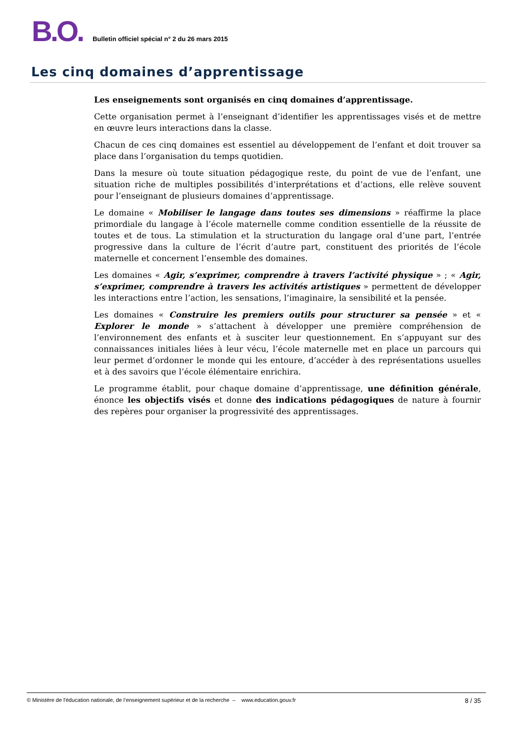B.O.
Bulletin officiel spécial n° 2 du 26 mars 2015
Les cinq domaines d’apprentissage
Les enseignements sont organisés en cinq domaines d’apprentissage.
Cette organisation permet à l’enseignant d’identifier les apprentissages visés et de mettre en œuvre leurs interactions dans la classe.
Chacun de ces cinq domaines est essentiel au développement de l’enfant et doit trouver sa place dans l’organisation du temps quotidien.
Dans la mesure où toute situation pédagogique reste, du point de vue de l’enfant, une situation riche de multiples possibilités d’interprétations et d’actions, elle relève souvent pour l’enseignant de plusieurs domaines d’apprentissage.
Le domaine « Mobiliser le langage dans toutes ses dimensions » réaffirme la place primordiale du langage à l’école maternelle comme condition essentielle de la réussite de toutes et de tous. La stimulation et la structuration du langage oral d’une part, l’entrée progressive dans la culture de l’écrit d’autre part, constituent des priorités de l’école maternelle et concernent l’ensemble des domaines.
Les domaines « Agir, s’exprimer, comprendre à travers l’activité physique » ; « Agir, s’exprimer, comprendre à travers les activités artistiques » permettent de développer les interactions entre l’action, les sensations, l’imaginaire, la sensibilité et la pensée.
Les domaines « Construire les premiers outils pour structurer sa pensée » et « Explorer le monde » s’attachent à développer une première compréhension de l’environnement des enfants et à susciter leur questionnement. En s’appuyant sur des connaissances initiales liées à leur vécu, l’école maternelle met en place un parcours qui leur permet d’ordonner le monde qui les entoure, d’accéder à des représentations usuelles et à des savoirs que l’école élémentaire enrichira.
Le programme établit, pour chaque domaine d’apprentissage, une définition générale, énonce les objectifs visés et donne des indications pédagogiques de nature à fournir des repères pour organiser la progressivité des apprentissages.
© Ministère de l'éducation nationale, de l’enseignement supérieur et de la recherche – www.education.gouv.fr 8 / 35